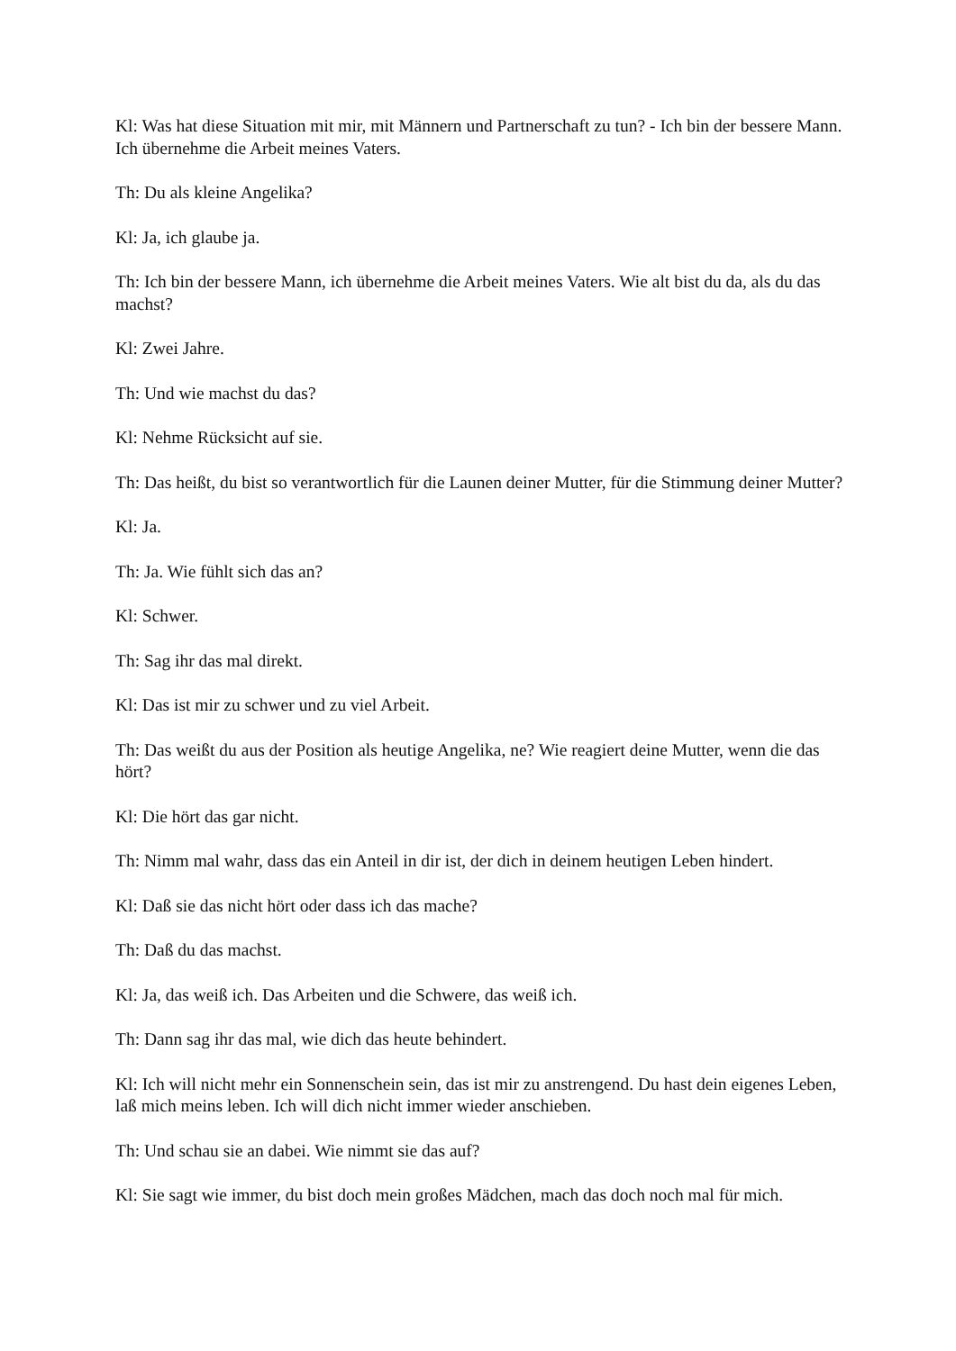Kl: Was hat diese Situation mit mir, mit Männern und Partnerschaft zu tun? - Ich bin der bessere Mann. Ich übernehme die Arbeit meines Vaters.
Th: Du als kleine Angelika?
Kl: Ja, ich glaube ja.
Th: Ich bin der bessere Mann, ich übernehme die Arbeit meines Vaters. Wie alt bist du da, als du das machst?
Kl: Zwei Jahre.
Th: Und wie machst du das?
Kl: Nehme Rücksicht auf sie.
Th: Das heißt, du bist so verantwortlich für die Launen deiner Mutter, für die Stimmung deiner Mutter?
Kl: Ja.
Th: Ja. Wie fühlt sich das an?
Kl: Schwer.
Th: Sag ihr das mal direkt.
Kl: Das ist mir zu schwer und zu viel Arbeit.
Th: Das weißt du aus der Position als heutige Angelika, ne? Wie reagiert deine Mutter, wenn die das hört?
Kl: Die hört das gar nicht.
Th: Nimm mal wahr, dass das ein Anteil in dir ist, der dich in deinem heutigen Leben hindert.
Kl: Daß sie das nicht hört oder dass ich das mache?
Th: Daß du das machst.
Kl: Ja, das weiß ich. Das Arbeiten und die Schwere, das weiß ich.
Th: Dann sag ihr das mal, wie dich das heute behindert.
Kl: Ich will nicht mehr ein Sonnenschein sein, das ist mir zu anstrengend. Du hast dein eigenes Leben, laß mich meins leben. Ich will dich nicht immer wieder anschieben.
Th: Und schau sie an dabei. Wie nimmt sie das auf?
Kl: Sie sagt wie immer, du bist doch mein großes Mädchen, mach das doch noch mal für mich.